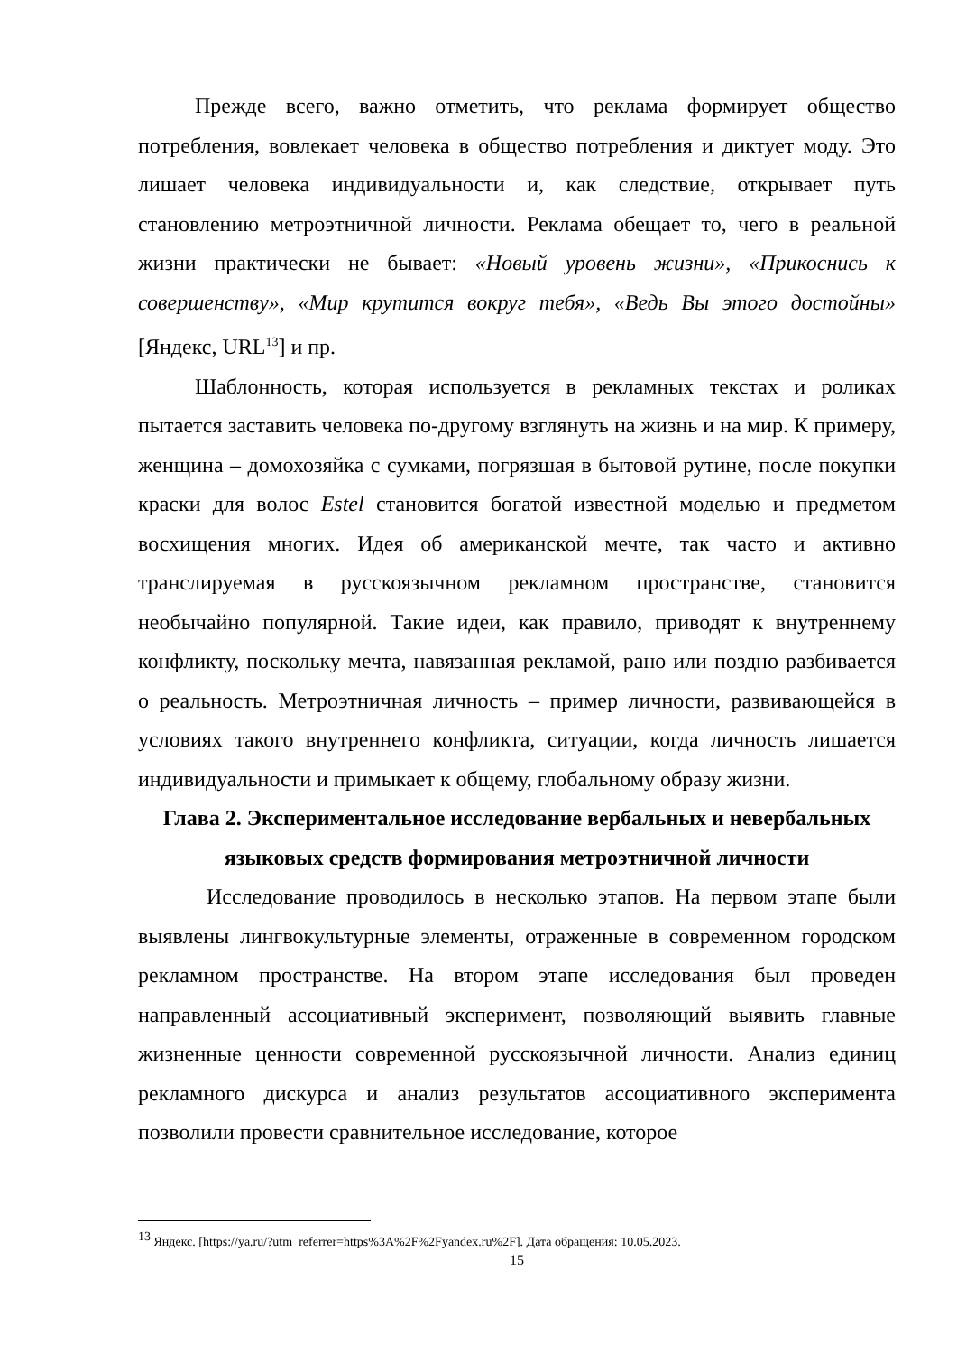Прежде всего, важно отметить, что реклама формирует общество потребления, вовлекает человека в общество потребления и диктует моду. Это лишает человека индивидуальности и, как следствие, открывает путь становлению метроэтничной личности. Реклама обещает то, чего в реальной жизни практически не бывает: «Новый уровень жизни», «Прикоснись к совершенству», «Мир крутится вокруг тебя», «Ведь Вы этого достойны» [Яндекс, URL<sup>13</sup>] и пр.
Шаблонность, которая используется в рекламных текстах и роликах пытается заставить человека по-другому взглянуть на жизнь и на мир. К примеру, женщина – домохозяйка с сумками, погрязшая в бытовой рутине, после покупки краски для волос Estel становится богатой известной моделью и предметом восхищения многих. Идея об американской мечте, так часто и активно транслируемая в русскоязычном рекламном пространстве, становится необычайно популярной. Такие идеи, как правило, приводят к внутреннему конфликту, поскольку мечта, навязанная рекламой, рано или поздно разбивается о реальность. Метроэтничная личность – пример личности, развивающейся в условиях такого внутреннего конфликта, ситуации, когда личность лишается индивидуальности и примыкает к общему, глобальному образу жизни.
Глава 2. Экспериментальное исследование вербальных и невербальных языковых средств формирования метроэтничной личности
Исследование проводилось в несколько этапов. На первом этапе были выявлены лингвокультурные элементы, отраженные в современном городском рекламном пространстве. На втором этапе исследования был проведен направленный ассоциативный эксперимент, позволяющий выявить главные жизненные ценности современной русскоязычной личности. Анализ единиц рекламного дискурса и анализ результатов ассоциативного эксперимента позволили провести сравнительное исследование, которое
<sup>13</sup> Яндекс. [https://ya.ru/?utm_referrer=https%3A%2F%2Fyandex.ru%2F]. Дата обращения: 10.05.2023.
15